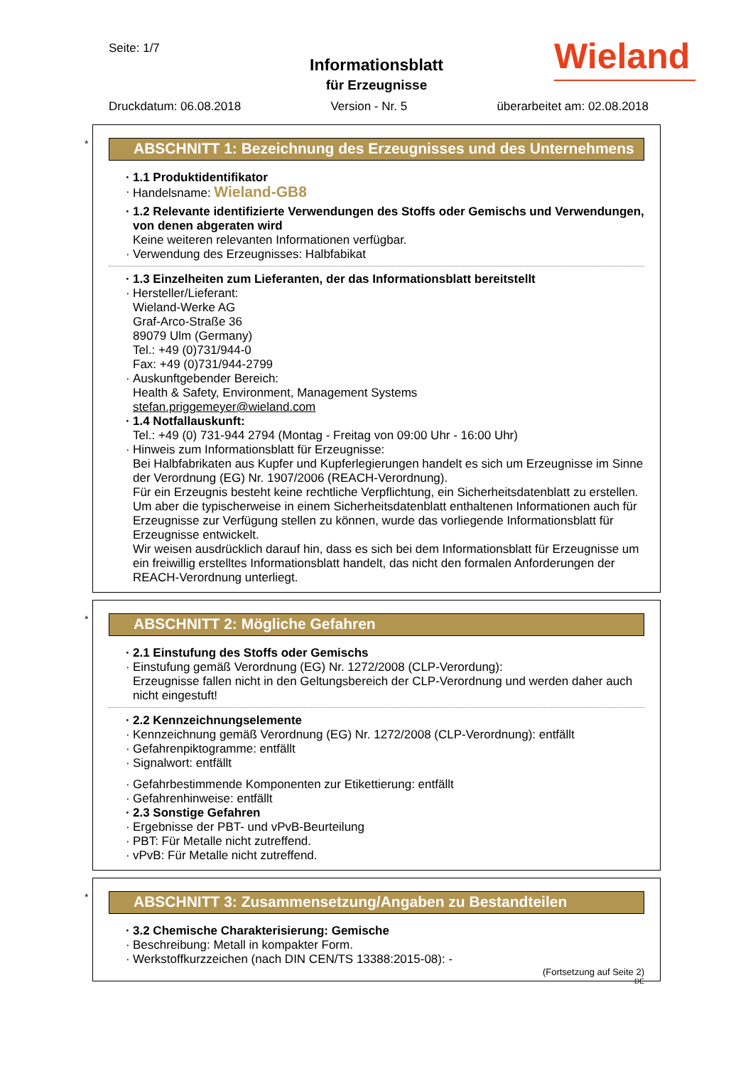Seite: 1/7
Informationsblatt
für Erzeugnisse
Wieland
Druckdatum: 06.08.2018 Version - Nr. 5 überarbeitet am: 02.08.2018
*
ABSCHNITT 1: Bezeichnung des Erzeugnisses und des Unternehmens
· 1.1 Produktidentifikator
· Handelsname: Wieland-GB8
· 1.2 Relevante identifizierte Verwendungen des Stoffs oder Gemischs und Verwendungen, von denen abgeraten wird
Keine weiteren relevanten Informationen verfügbar.
· Verwendung des Erzeugnisses: Halbfabikat
· 1.3 Einzelheiten zum Lieferanten, der das Informationsblatt bereitstellt
· Hersteller/Lieferant:
Wieland-Werke AG
Graf-Arco-Straße 36
89079 Ulm (Germany)
Tel.: +49 (0)731/944-0
Fax: +49 (0)731/944-2799
· Auskunftgebender Bereich:
Health & Safety, Environment, Management Systems
stefan.priggemeyer@wieland.com
· 1.4 Notfallauskunft:
Tel.: +49 (0) 731-944 2794 (Montag - Freitag von 09:00 Uhr - 16:00 Uhr)
· Hinweis zum Informationsblatt für Erzeugnisse:
Bei Halbfabrikaten aus Kupfer und Kupferlegierungen handelt es sich um Erzeugnisse im Sinne der Verordnung (EG) Nr. 1907/2006 (REACH-Verordnung).
Für ein Erzeugnis besteht keine rechtliche Verpflichtung, ein Sicherheitsdatenblatt zu erstellen. Um aber die typischerweise in einem Sicherheitsdatenblatt enthaltenen Informationen auch für Erzeugnisse zur Verfügung stellen zu können, wurde das vorliegende Informationsblatt für Erzeugnisse entwickelt.
Wir weisen ausdrücklich darauf hin, dass es sich bei dem Informationsblatt für Erzeugnisse um ein freiwillig erstelltes Informationsblatt handelt, das nicht den formalen Anforderungen der REACH-Verordnung unterliegt.
*
ABSCHNITT 2: Mögliche Gefahren
· 2.1 Einstufung des Stoffs oder Gemischs
· Einstufung gemäß Verordnung (EG) Nr. 1272/2008 (CLP-Verordung):
Erzeugnisse fallen nicht in den Geltungsbereich der CLP-Verordnung und werden daher auch nicht eingestuft!
· 2.2 Kennzeichnungselemente
· Kennzeichnung gemäß Verordnung (EG) Nr. 1272/2008 (CLP-Verordnung): entfällt
· Gefahrenpiktogramme: entfällt
· Signalwort: entfällt
· Gefahrbestimmende Komponenten zur Etikettierung: entfällt
· Gefahrenhinweise: entfällt
· 2.3 Sonstige Gefahren
· Ergebnisse der PBT- und vPvB-Beurteilung
· PBT: Für Metalle nicht zutreffend.
· vPvB: Für Metalle nicht zutreffend.
*
ABSCHNITT 3: Zusammensetzung/Angaben zu Bestandteilen
· 3.2 Chemische Charakterisierung: Gemische
· Beschreibung: Metall in kompakter Form.
· Werkstoffkurzzeichen (nach DIN CEN/TS 13388:2015-08): -
(Fortsetzung auf Seite 2)
DE